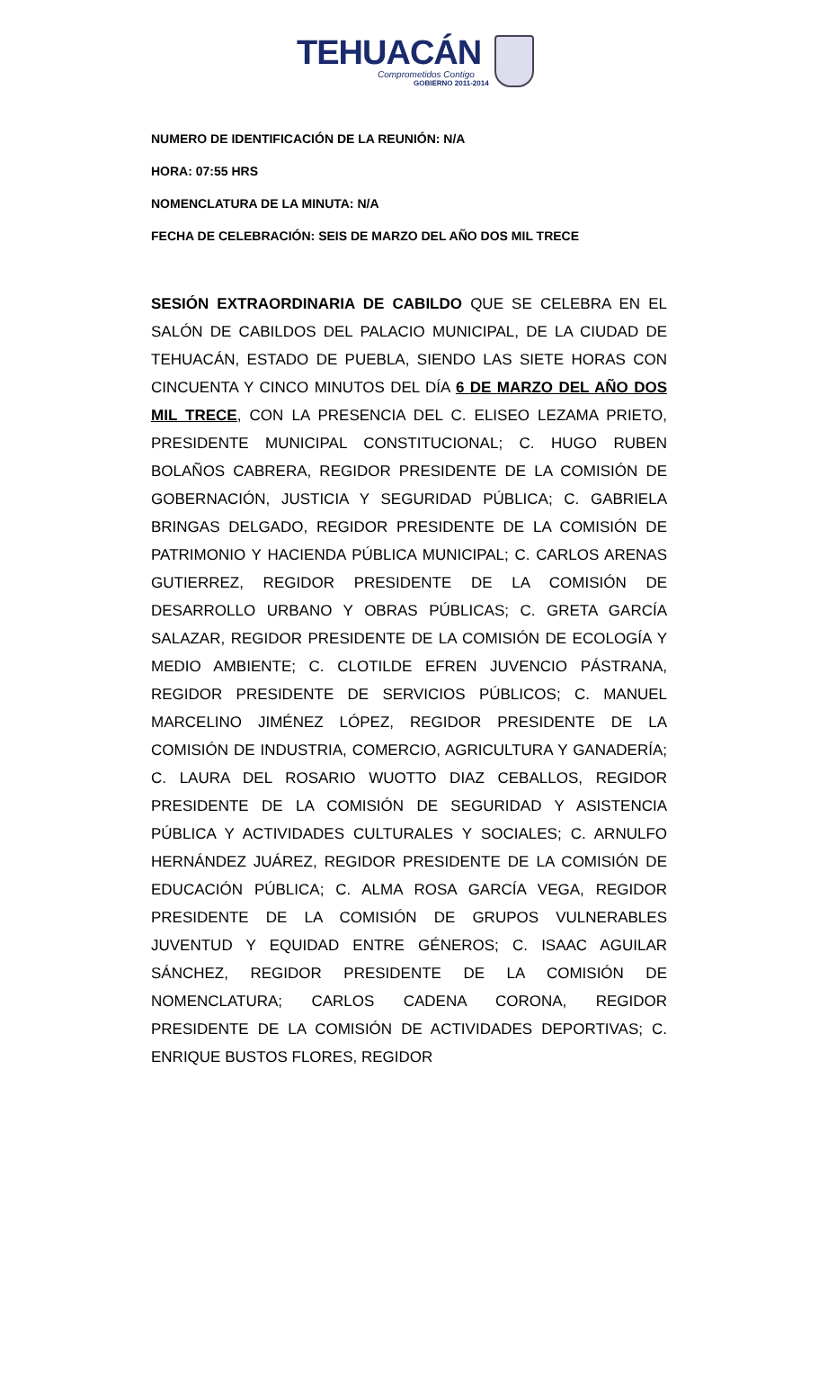TEHUACÁN
Comprometidos Contigo
GOBIERNO 2011-2014
NUMERO DE IDENTIFICACIÓN DE LA REUNIÓN: N/A
HORA: 07:55 HRS
NOMENCLATURA DE LA MINUTA: N/A
FECHA DE CELEBRACIÓN: SEIS DE MARZO DEL AÑO DOS MIL TRECE
SESIÓN EXTRAORDINARIA DE CABILDO QUE SE CELEBRA EN EL SALÓN DE CABILDOS DEL PALACIO MUNICIPAL, DE LA CIUDAD DE TEHUACÁN, ESTADO DE PUEBLA, SIENDO LAS SIETE HORAS CON CINCUENTA Y CINCO MINUTOS DEL DÍA 6 DE MARZO DEL AÑO DOS MIL TRECE, CON LA PRESENCIA DEL C. ELISEO LEZAMA PRIETO, PRESIDENTE MUNICIPAL CONSTITUCIONAL; C. HUGO RUBEN BOLAÑOS CABRERA, REGIDOR PRESIDENTE DE LA COMISIÓN DE GOBERNACIÓN, JUSTICIA Y SEGURIDAD PÚBLICA; C. GABRIELA BRINGAS DELGADO, REGIDOR PRESIDENTE DE LA COMISIÓN DE PATRIMONIO Y HACIENDA PÚBLICA MUNICIPAL; C. CARLOS ARENAS GUTIERREZ, REGIDOR PRESIDENTE DE LA COMISIÓN DE DESARROLLO URBANO Y OBRAS PÚBLICAS; C. GRETA GARCÍA SALAZAR, REGIDOR PRESIDENTE DE LA COMISIÓN DE ECOLOGÍA Y MEDIO AMBIENTE; C. CLOTILDE EFREN JUVENCIO PÁSTRANA, REGIDOR PRESIDENTE DE SERVICIOS PÚBLICOS; C. MANUEL MARCELINO JIMÉNEZ LÓPEZ, REGIDOR PRESIDENTE DE LA COMISIÓN DE INDUSTRIA, COMERCIO, AGRICULTURA Y GANADERÍA; C. LAURA DEL ROSARIO WUOTTO DIAZ CEBALLOS, REGIDOR PRESIDENTE DE LA COMISIÓN DE SEGURIDAD Y ASISTENCIA PÚBLICA Y ACTIVIDADES CULTURALES Y SOCIALES; C. ARNULFO HERNÁNDEZ JUÁREZ, REGIDOR PRESIDENTE DE LA COMISIÓN DE EDUCACIÓN PÚBLICA; C. ALMA ROSA GARCÍA VEGA, REGIDOR PRESIDENTE DE LA COMISIÓN DE GRUPOS VULNERABLES JUVENTUD Y EQUIDAD ENTRE GÉNEROS; C. ISAAC AGUILAR SÁNCHEZ, REGIDOR PRESIDENTE DE LA COMISIÓN DE NOMENCLATURA; CARLOS CADENA CORONA, REGIDOR PRESIDENTE DE LA COMISIÓN DE ACTIVIDADES DEPORTIVAS; C. ENRIQUE BUSTOS FLORES, REGIDOR